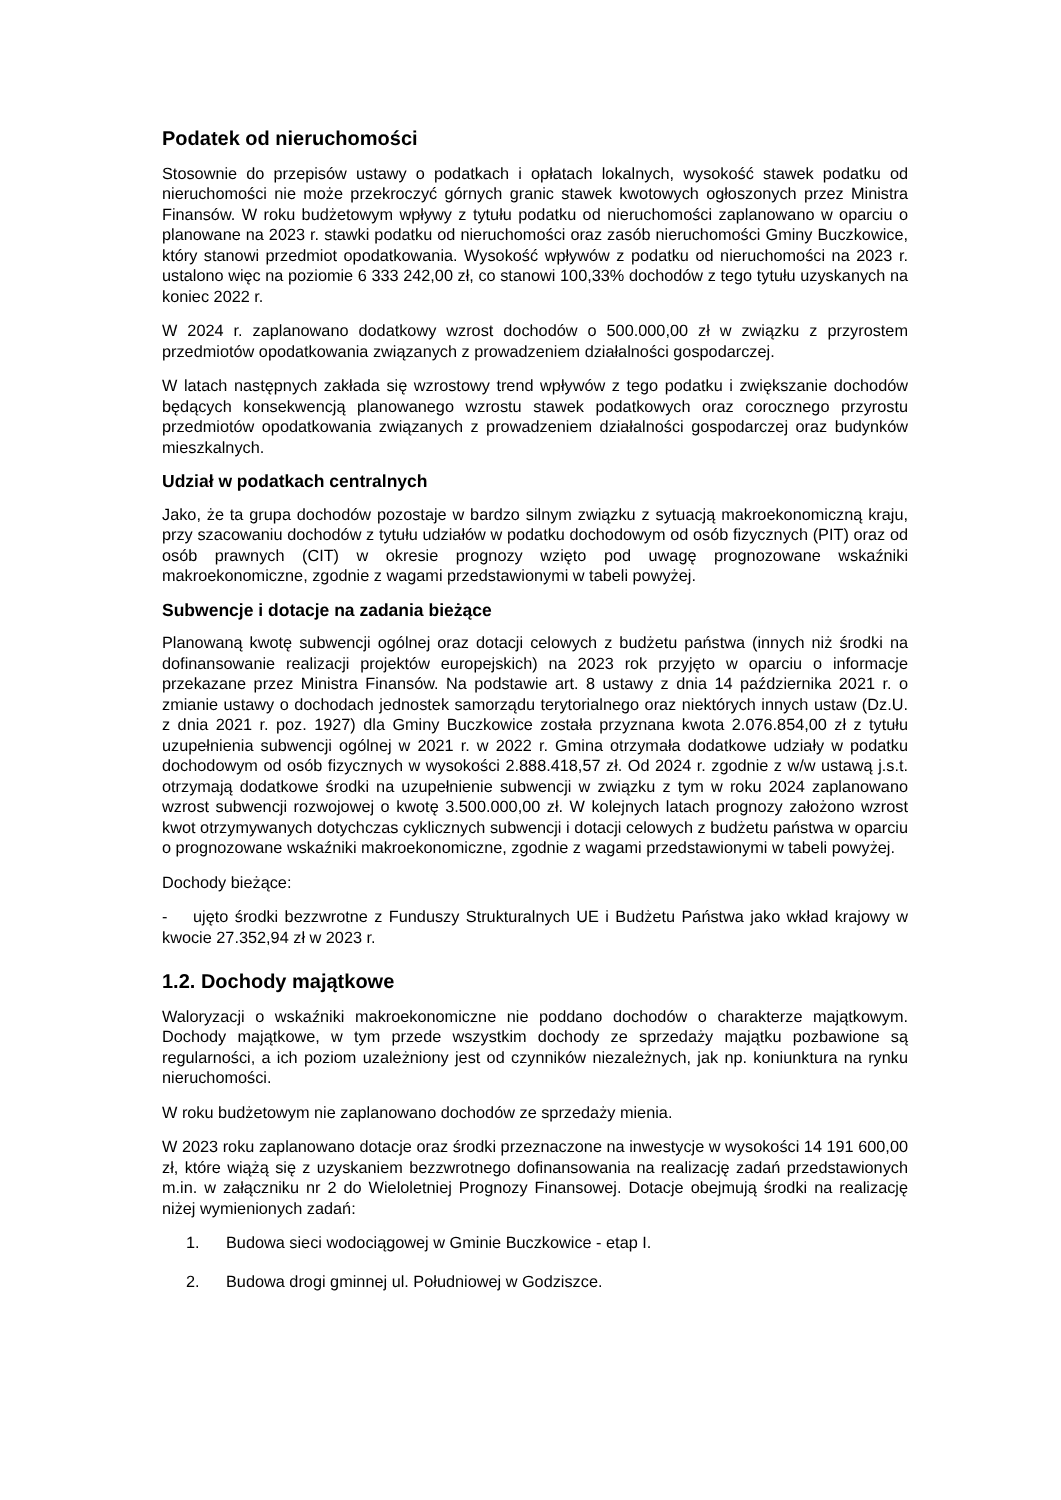Podatek od nieruchomości
Stosownie do przepisów ustawy o podatkach i opłatach lokalnych, wysokość stawek podatku od nieruchomości nie może przekroczyć górnych granic stawek kwotowych ogłoszonych przez Ministra Finansów. W roku budżetowym wpływy z tytułu podatku od nieruchomości zaplanowano w oparciu o planowane na 2023 r. stawki podatku od nieruchomości oraz zasób nieruchomości Gminy Buczkowice, który stanowi przedmiot opodatkowania. Wysokość wpływów z podatku od nieruchomości na 2023 r. ustalono więc na poziomie 6 333 242,00 zł, co stanowi 100,33% dochodów z tego tytułu uzyskanych na koniec 2022 r.
W 2024 r. zaplanowano dodatkowy wzrost dochodów o 500.000,00 zł w związku z przyrostem przedmiotów opodatkowania związanych z prowadzeniem działalności gospodarczej.
W latach następnych zakłada się wzrostowy trend wpływów z tego podatku i zwiększanie dochodów będących konsekwencją planowanego wzrostu stawek podatkowych oraz corocznego przyrostu przedmiotów opodatkowania związanych z prowadzeniem działalności gospodarczej oraz budynków mieszkalnych.
Udział w podatkach centralnych
Jako, że ta grupa dochodów pozostaje w bardzo silnym związku z sytuacją makroekonomiczną kraju, przy szacowaniu dochodów z tytułu udziałów w podatku dochodowym od osób fizycznych (PIT) oraz od osób prawnych (CIT) w okresie prognozy wzięto pod uwagę prognozowane wskaźniki makroekonomiczne, zgodnie z wagami przedstawionymi w tabeli powyżej.
Subwencje i dotacje na zadania bieżące
Planowaną kwotę subwencji ogólnej oraz dotacji celowych z budżetu państwa (innych niż środki na dofinansowanie realizacji projektów europejskich) na 2023 rok przyjęto w oparciu o informacje przekazane przez Ministra Finansów. Na podstawie art. 8 ustawy z dnia 14 października 2021 r. o zmianie ustawy o dochodach jednostek samorządu terytorialnego oraz niektórych innych ustaw (Dz.U. z dnia 2021 r. poz. 1927) dla Gminy Buczkowice została przyznana kwota 2.076.854,00 zł z tytułu uzupełnienia subwencji ogólnej w 2021 r. w 2022 r. Gmina otrzymała dodatkowe udziały w podatku dochodowym od osób fizycznych w wysokości 2.888.418,57 zł. Od 2024 r. zgodnie z w/w ustawą j.s.t. otrzymają dodatkowe środki na uzupełnienie subwencji w związku z tym w roku 2024 zaplanowano wzrost subwencji rozwojowej o kwotę 3.500.000,00 zł. W kolejnych latach prognozy założono wzrost kwot otrzymywanych dotychczas cyklicznych subwencji i dotacji celowych z budżetu państwa w oparciu o prognozowane wskaźniki makroekonomiczne, zgodnie z wagami przedstawionymi w tabeli powyżej.
Dochody bieżące:
- ujęto środki bezzwrotne z Funduszy Strukturalnych UE i Budżetu Państwa jako wkład krajowy w kwocie 27.352,94 zł w 2023 r.
1.2. Dochody majątkowe
Waloryzacji o wskaźniki makroekonomiczne nie poddano dochodów o charakterze majątkowym. Dochody majątkowe, w tym przede wszystkim dochody ze sprzedaży majątku pozbawione są regularności, a ich poziom uzależniony jest od czynników niezależnych, jak np. koniunktura na rynku nieruchomości.
W roku budżetowym nie zaplanowano dochodów ze sprzedaży mienia.
W 2023 roku zaplanowano dotacje oraz środki przeznaczone na inwestycje w wysokości 14 191 600,00 zł, które wiążą się z uzyskaniem bezzwrotnego dofinansowania na realizację zadań przedstawionych m.in. w załączniku nr 2 do Wieloletniej Prognozy Finansowej. Dotacje obejmują środki na realizację niżej wymienionych zadań:
1. Budowa sieci wodociągowej w Gminie Buczkowice - etap I.
2. Budowa drogi gminnej ul. Południowej w Godziszce.